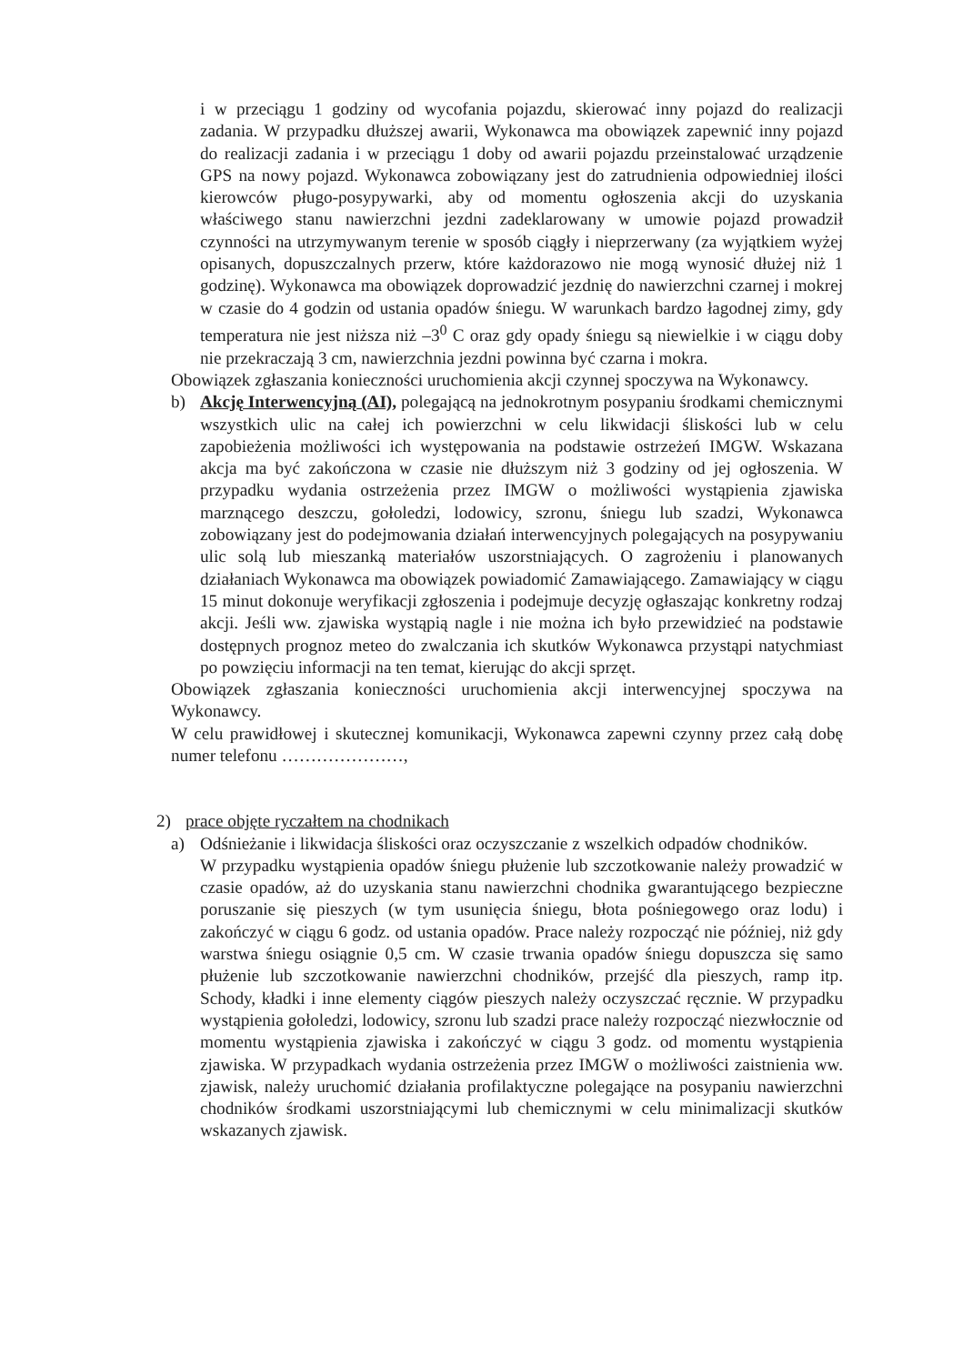i w przeciągu 1 godziny od wycofania pojazdu, skierować inny pojazd do realizacji zadania. W przypadku dłuższej awarii, Wykonawca ma obowiązek zapewnić inny pojazd do realizacji zadania i w przeciągu 1 doby od awarii pojazdu przeinstalować urządzenie GPS na nowy pojazd. Wykonawca zobowiązany jest do zatrudnienia odpowiedniej ilości kierowców pługo-posypywarki, aby od momentu ogłoszenia akcji do uzyskania właściwego stanu nawierzchni jezdni zadeklarowany w umowie pojazd prowadził czynności na utrzymywanym terenie w sposób ciągły i nieprzerwany (za wyjątkiem wyżej opisanych, dopuszczalnych przerw, które każdorazowo nie mogą wynosić dłużej niż 1 godzinę). Wykonawca ma obowiązek doprowadzić jezdnię do nawierzchni czarnej i mokrej w czasie do 4 godzin od ustania opadów śniegu. W warunkach bardzo łagodnej zimy, gdy temperatura nie jest niższa niż –3<sup>0</sup> C oraz gdy opady śniegu są niewielkie i w ciągu doby nie przekraczają 3 cm, nawierzchnia jezdni powinna być czarna i mokra.
Obowiązek zgłaszania konieczności uruchomienia akcji czynnej spoczywa na Wykonawcy.
b) Akcję Interwencyjną (AI), polegającą na jednokrotnym posypaniu środkami chemicznymi wszystkich ulic na całej ich powierzchni w celu likwidacji śliskości lub w celu zapobieżenia możliwości ich występowania na podstawie ostrzeżeń IMGW. Wskazana akcja ma być zakończona w czasie nie dłuższym niż 3 godziny od jej ogłoszenia. W przypadku wydania ostrzeżenia przez IMGW o możliwości wystąpienia zjawiska marznącego deszczu, gołoledzi, lodowicy, szronu, śniegu lub szadzi, Wykonawca zobowiązany jest do podejmowania działań interwencyjnych polegających na posypywaniu ulic solą lub mieszanką materiałów uszorstniających. O zagrożeniu i planowanych działaniach Wykonawca ma obowiązek powiadomić Zamawiającego. Zamawiający w ciągu 15 minut dokonuje weryfikacji zgłoszenia i podejmuje decyzję ogłaszając konkretny rodzaj akcji. Jeśli ww. zjawiska wystąpią nagle i nie można ich było przewidzieć na podstawie dostępnych prognoz meteo do zwalczania ich skutków Wykonawca przystąpi natychmiast po powzięciu informacji na ten temat, kierując do akcji sprzęt.
Obowiązek zgłaszania konieczności uruchomienia akcji interwencyjnej spoczywa na Wykonawcy.
W celu prawidłowej i skutecznej komunikacji, Wykonawca zapewni czynny przez całą dobę numer telefonu …………………,
2) prace objęte ryczałtem na chodnikach
a) Odśnieżanie i likwidacja śliskości oraz oczyszczanie z wszelkich odpadów chodników.
W przypadku wystąpienia opadów śniegu płużenie lub szczotkowanie należy prowadzić w czasie opadów, aż do uzyskania stanu nawierzchni chodnika gwarantującego bezpieczne poruszanie się pieszych (w tym usunięcia śniegu, błota pośniegowego oraz lodu) i zakończyć w ciągu 6 godz. od ustania opadów. Prace należy rozpocząć nie później, niż gdy warstwa śniegu osiągnie 0,5 cm. W czasie trwania opadów śniegu dopuszcza się samo płużenie lub szczotkowanie nawierzchni chodników, przejść dla pieszych, ramp itp. Schody, kładki i inne elementy ciągów pieszych należy oczyszczać ręcznie. W przypadku wystąpienia gołoledzi, lodowicy, szronu lub szadzi prace należy rozpocząć niezwłocznie od momentu wystąpienia zjawiska i zakończyć w ciągu 3 godz. od momentu wystąpienia zjawiska. W przypadkach wydania ostrzeżenia przez IMGW o możliwości zaistnienia ww. zjawisk, należy uruchomić działania profilaktyczne polegające na posypaniu nawierzchni chodników środkami uszorstniającymi lub chemicznymi w celu minimalizacji skutków wskazanych zjawisk.